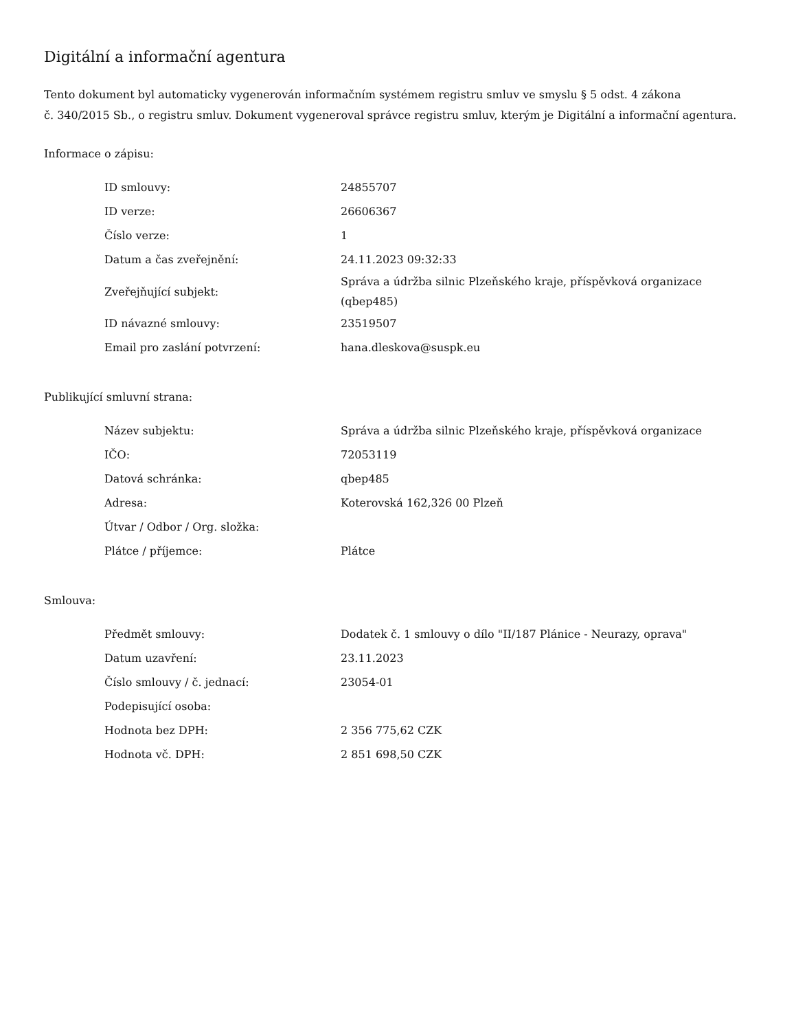Digitální a informační agentura
Tento dokument byl automaticky vygenerován informačním systémem registru smluv ve smyslu § 5 odst. 4 zákona
č. 340/2015 Sb., o registru smluv. Dokument vygeneroval správce registru smluv, kterým je Digitální a informační agentura.
Informace o zápisu:
| ID smlouvy: | 24855707 |
| ID verze: | 26606367 |
| Číslo verze: | 1 |
| Datum a čas zveřejnění: | 24.11.2023 09:32:33 |
| Zveřejňující subjekt: | Správa a údržba silnic Plzeňského kraje, příspěvková organizace (qbep485) |
| ID návazné smlouvy: | 23519507 |
| Email pro zaslání potvrzení: | hana.dleskova@suspk.eu |
Publikující smluvní strana:
| Název subjektu: | Správa a údržba silnic Plzeňského kraje, příspěvková organizace |
| IČO: | 72053119 |
| Datová schránka: | qbep485 |
| Adresa: | Koterovská 162,326 00 Plzeň |
| Útvar / Odbor / Org. složka: | |
| Plátce / příjemce: | Plátce |
Smlouva:
| Předmět smlouvy: | Dodatek č. 1 smlouvy o dílo "II/187 Plánice - Neurazy, oprava" |
| Datum uzavření: | 23.11.2023 |
| Číslo smlouvy / č. jednací: | 23054-01 |
| Podepisující osoba: | |
| Hodnota bez DPH: | 2 356 775,62 CZK |
| Hodnota vč. DPH: | 2 851 698,50 CZK |